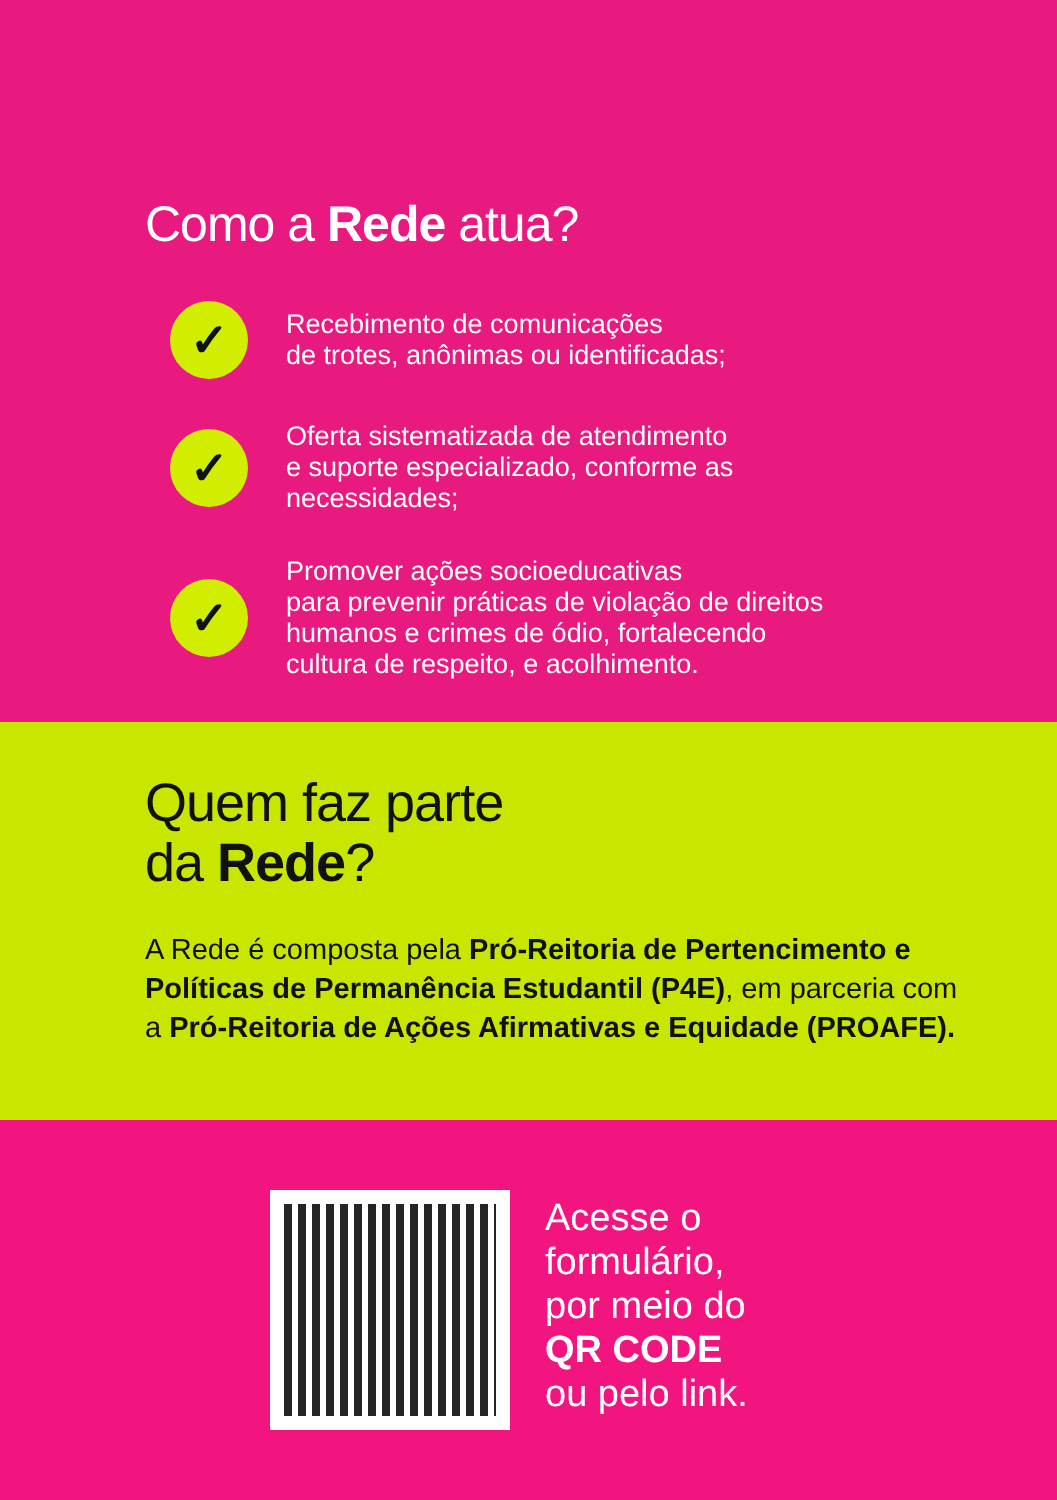Como a Rede atua?
✓
Recebimento de comunicações
de trotes, anônimas ou identificadas;
✓
Oferta sistematizada de atendimento
e suporte especializado, conforme as
necessidades;
✓
Promover ações socioeducativas
para prevenir práticas de violação de direitos
humanos e crimes de ódio, fortalecendo
cultura de respeito, e acolhimento.
Quem faz parte
da Rede?
A Rede é composta pela Pró-Reitoria de Pertencimento e Políticas de Permanência Estudantil (P4E), em parceria com a Pró-Reitoria de Ações Afirmativas e Equidade (PROAFE).
Acesse o
formulário,
por meio do
QR CODE
ou pelo link.